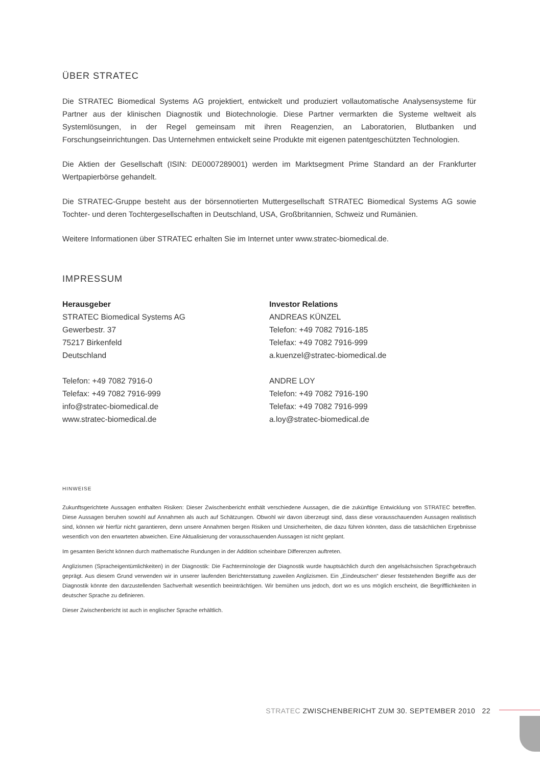ÜBER STRATEC
Die STRATEC Biomedical Systems AG projektiert, entwickelt und produziert vollautomatische Analysen­systeme für Partner aus der klinischen Diagnostik und Biotechnologie. Diese Partner vermarkten die Systeme weltweit als Systemlösungen, in der Regel gemeinsam mit ihren Reagenzien, an Laboratorien, Blutbanken und Forschungseinrichtungen. Das Unternehmen entwickelt seine Produkte mit eigenen patentgeschützten Technologien.
Die Aktien der Gesellschaft (ISIN: DE0007289001) werden im Marktsegment Prime Standard an der Frankfurter Wertpapierbörse gehandelt.
Die STRATEC-Gruppe besteht aus der börsennotierten Muttergesellschaft STRATEC Biomedical Systems AG sowie Tochter- und deren Tochtergesellschaften in Deutschland, USA, Großbritannien, Schweiz und Rumänien.
Weitere Informationen über STRATEC erhalten Sie im Internet unter www.stratec-biomedical.de.
IMPRESSUM
Herausgeber
STRATEC Biomedical Systems AG
Gewerbestr. 37
75217 Birkenfeld
Deutschland
Telefon: +49 7082 7916-0
Telefax: +49 7082 7916-999
info@stratec-biomedical.de
www.stratec-biomedical.de
Investor Relations
ANDREAS KÜNZEL
Telefon: +49 7082 7916-185
Telefax: +49 7082 7916-999
a.kuenzel@stratec-biomedical.de
ANDRE LOY
Telefon: +49 7082 7916-190
Telefax: +49 7082 7916-999
a.loy@stratec-biomedical.de
HINWEISE
Zukunftsgerichtete Aussagen enthalten Risiken: Dieser Zwischenbericht enthält verschiedene Aussagen, die die zukünftige Entwicklung von STRATEC betreffen. Diese Aussagen beruhen sowohl auf Annahmen als auch auf Schätzungen. Obwohl wir davon überzeugt sind, dass diese vorausschauenden Aussagen realistisch sind, können wir hierfür nicht garantieren, denn unsere Annahmen bergen Risiken und Unsicherheiten, die dazu führen könnten, dass die tatsächlichen Ergebnisse wesentlich von den erwarteten abweichen. Eine Aktualisierung der vorausschauenden Aussagen ist nicht geplant.
Im gesamten Bericht können durch mathematische Rundungen in der Addition scheinbare Differenzen auftreten.
Anglizismen (Spracheigentümlichkeiten) in der Diagnostik: Die Fachterminologie der Diagnostik wurde hauptsächlich durch den angelsächsischen Sprachgebrauch geprägt. Aus diesem Grund verwenden wir in unserer laufenden Berichterstattung zuweilen Anglizismen. Ein „Eindeutschen“ dieser feststehenden Begriffe aus der Diagnostik könnte den darzustellenden Sachverhalt wesentlich beeinträchtigen. Wir bemühen uns jedoch, dort wo es uns möglich erscheint, die Begrifflichkeiten in deutscher Sprache zu definieren.
Dieser Zwischenbericht ist auch in englischer Sprache erhältlich.
STRATEC ZWISCHENBERICHT ZUM 30. SEPTEMBER 2010 22